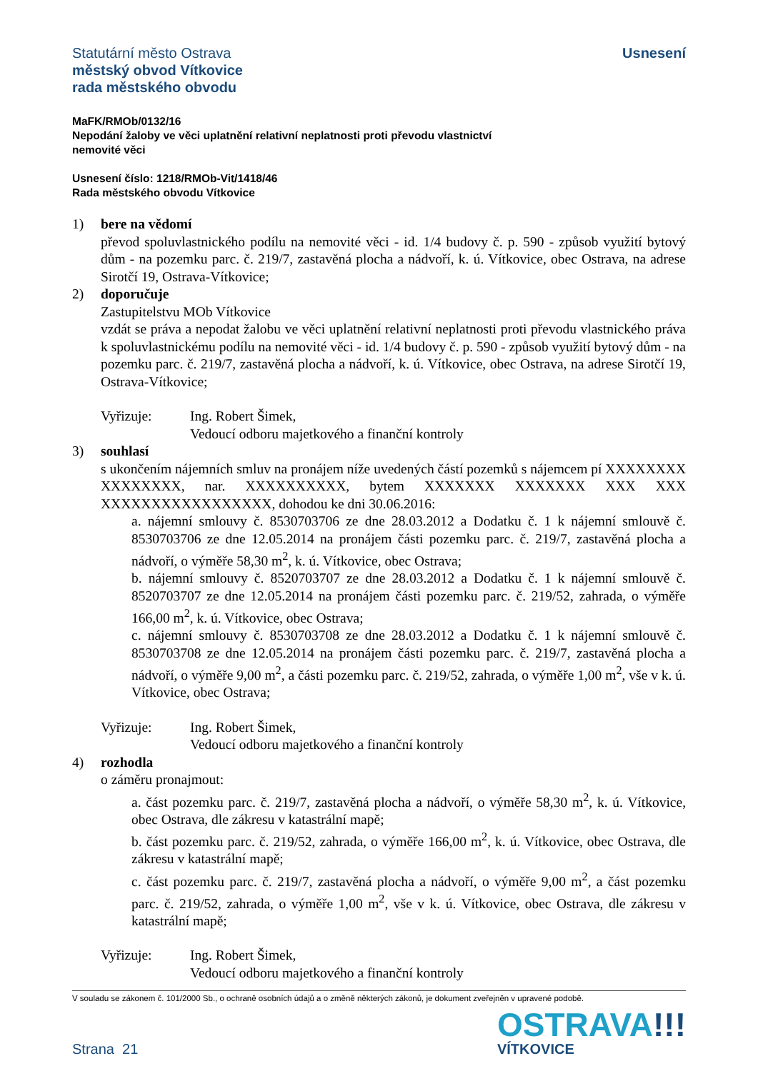Statutární město Ostrava
městský obvod Vítkovice
rada městského obvodu
Usnesení
MaFK/RMOb/0132/16
Nepodání žaloby ve věci uplatnění relativní neplatnosti proti převodu vlastnictví
nemovité věci
Usnesení číslo: 1218/RMOb-Vit/1418/46
Rada městského obvodu Vítkovice
1) bere na vědomí
převod spoluvlastnického podílu na nemovité věci - id. 1/4 budovy č. p. 590 - způsob využití bytový dům - na pozemku parc. č. 219/7, zastavěná plocha a nádvoří, k. ú. Vítkovice, obec Ostrava, na adrese Sirotčí 19, Ostrava-Vítkovice;
2) doporučuje
Zastupitelstvu MOb Vítkovice
vzdát se práva a nepodat žalobu ve věci uplatnění relativní neplatnosti proti převodu vlastnického práva k spoluvlastnickému podílu na nemovité věci - id. 1/4 budovy č. p. 590 - způsob využití bytový dům - na pozemku parc. č. 219/7, zastavěná plocha a nádvoří, k. ú. Vítkovice, obec Ostrava, na adrese Sirotčí 19, Ostrava-Vítkovice;
Vyřizuje: Ing. Robert Šimek,
Vedoucí odboru majetkového a finanční kontroly
3) souhlasí
s ukončením nájemních smluv na pronájem níže uvedených částí pozemků s nájemcem pí XXXXXXXX XXXXXXXX, nar. XXXXXXXXXX, bytem XXXXXXX XXXXXXX XXX XXX XXXXXXXXXXXXXXXXX, dohodou ke dni 30.06.2016:
a. nájemní smlouvy č. 8530703706 ze dne 28.03.2012 a Dodatku č. 1 k nájemní smlouvě č. 8530703706 ze dne 12.05.2014 na pronájem části pozemku parc. č. 219/7, zastavěná plocha a nádvoří, o výměře 58,30 m<sup>2</sup>, k. ú. Vítkovice, obec Ostrava;
b. nájemní smlouvy č. 8520703707 ze dne 28.03.2012 a Dodatku č. 1 k nájemní smlouvě č. 8520703707 ze dne 12.05.2014 na pronájem části pozemku parc. č. 219/52, zahrada, o výměře 166,00 m<sup>2</sup>, k. ú. Vítkovice, obec Ostrava;
c. nájemní smlouvy č. 8530703708 ze dne 28.03.2012 a Dodatku č. 1 k nájemní smlouvě č. 8530703708 ze dne 12.05.2014 na pronájem části pozemku parc. č. 219/7, zastavěná plocha a nádvoří, o výměře 9,00 m<sup>2</sup>, a části pozemku parc. č. 219/52, zahrada, o výměře 1,00 m<sup>2</sup>, vše v k. ú. Vítkovice, obec Ostrava;
Vyřizuje: Ing. Robert Šimek,
Vedoucí odboru majetkového a finanční kontroly
4) rozhodla
o záměru pronajmout:
a. část pozemku parc. č. 219/7, zastavěná plocha a nádvoří, o výměře 58,30 m<sup>2</sup>, k. ú. Vítkovice, obec Ostrava, dle zákresu v katastrální mapě;
b. část pozemku parc. č. 219/52, zahrada, o výměře 166,00 m<sup>2</sup>, k. ú. Vítkovice, obec Ostrava, dle zákresu v katastrální mapě;
c. část pozemku parc. č. 219/7, zastavěná plocha a nádvoří, o výměře 9,00 m<sup>2</sup>, a část pozemku parc. č. 219/52, zahrada, o výměře 1,00 m<sup>2</sup>, vše v k. ú. Vítkovice, obec Ostrava, dle zákresu v katastrální mapě;
Vyřizuje: Ing. Robert Šimek,
Vedoucí odboru majetkového a finanční kontroly
V souladu se zákonem č. 101/2000 Sb., o ochraně osobních údajů a o změně některých zákonů, je dokument zveřejněn v upravené podobě.
Strana 21
OSTRAVA!!!
VÍTKOVICE